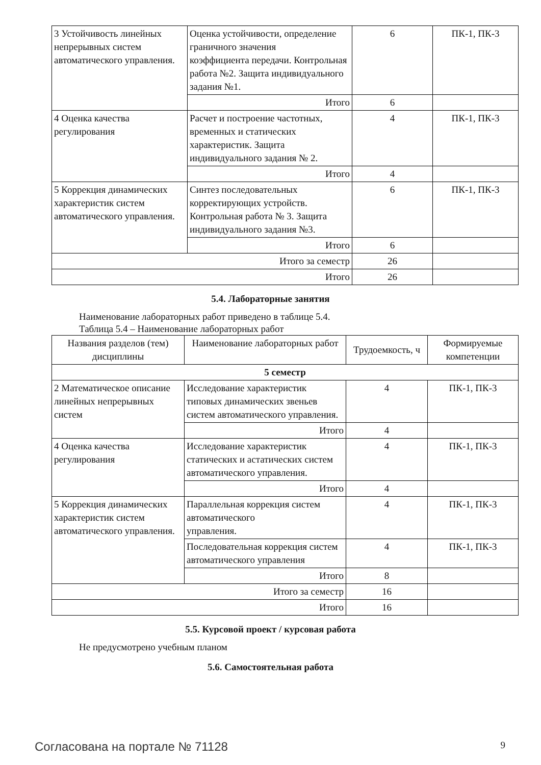| 3 Устойчивость линейных непрерывных систем автоматического управления. | Оценка устойчивости, определение граничного значения коэффициента передачи. Контрольная работа №2. Защита индивидуального задания №1. | 6 | ПК-1, ПК-3 |
| | Итого | 6 | |
| 4 Оценка качества регулирования | Расчет и построение частотных, временных и статических характеристик. Защита индивидуального задания № 2. | 4 | ПК-1, ПК-3 |
| | Итого | 4 | |
| 5 Коррекция динамических характеристик систем автоматического управления. | Синтез последовательных корректирующих устройств. Контрольная работа № 3. Защита индивидуального задания №3. | 6 | ПК-1, ПК-3 |
| | Итого | 6 | |
| Итого за семестр | | 26 | |
| Итого | | 26 | |
5.4. Лабораторные занятия
Наименование лабораторных работ приведено в таблице 5.4.
Таблица 5.4 – Наименование лабораторных работ
| Названия разделов (тем) дисциплины | Наименование лабораторных работ | Трудоемкость, ч | Формируемые компетенции |
| --- | --- | --- | --- |
| 5 семестр | | | |
| 2 Математическое описание линейных непрерывных систем | Исследование характеристик типовых динамических звеньев систем автоматического управления. | 4 | ПК-1, ПК-3 |
| | Итого | 4 | |
| 4 Оценка качества регулирования | Исследование характеристик статических и астатических систем автоматического управления. | 4 | ПК-1, ПК-3 |
| | Итого | 4 | |
| 5 Коррекция динамических характеристик систем автоматического управления. | Параллельная коррекция систем автоматического управления. | 4 | ПК-1, ПК-3 |
| | Последовательная коррекция систем автоматического управления | 4 | ПК-1, ПК-3 |
| | Итого | 8 | |
| Итого за семестр | | 16 | |
| Итого | | 16 | |
5.5. Курсовой проект / курсовая работа
Не предусмотрено учебным планом
5.6. Самостоятельная работа
Согласована на портале № 71128 9